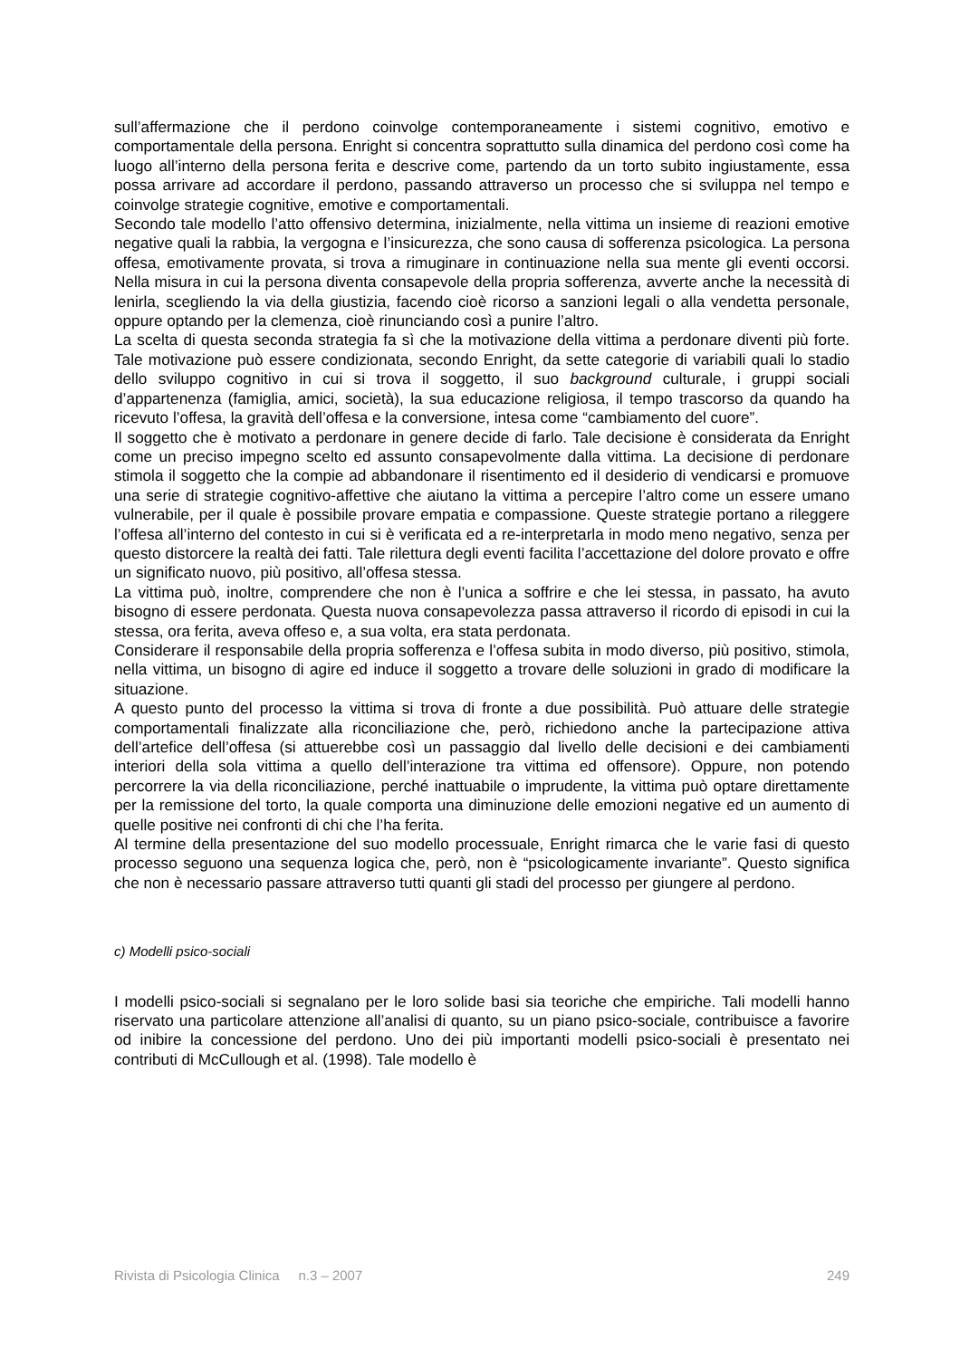sull’affermazione che il perdono coinvolge contemporaneamente i sistemi cognitivo, emotivo e comportamentale della persona. Enright si concentra soprattutto sulla dinamica del perdono così come ha luogo all’interno della persona ferita e descrive come, partendo da un torto subito ingiustamente, essa possa arrivare ad accordare il perdono, passando attraverso un processo che si sviluppa nel tempo e coinvolge strategie cognitive, emotive e comportamentali.
Secondo tale modello l’atto offensivo determina, inizialmente, nella vittima un insieme di reazioni emotive negative quali la rabbia, la vergogna e l’insicurezza, che sono causa di sofferenza psicologica. La persona offesa, emotivamente provata, si trova a rimuginare in continuazione nella sua mente gli eventi occorsi. Nella misura in cui la persona diventa consapevole della propria sofferenza, avverte anche la necessità di lenirla, scegliendo la via della giustizia, facendo cioè ricorso a sanzioni legali o alla vendetta personale, oppure optando per la clemenza, cioè rinunciando così a punire l’altro.
La scelta di questa seconda strategia fa sì che la motivazione della vittima a perdonare diventi più forte. Tale motivazione può essere condizionata, secondo Enright, da sette categorie di variabili quali lo stadio dello sviluppo cognitivo in cui si trova il soggetto, il suo background culturale, i gruppi sociali d’appartenenza (famiglia, amici, società), la sua educazione religiosa, il tempo trascorso da quando ha ricevuto l’offesa, la gravità dell’offesa e la conversione, intesa come “cambiamento del cuore”.
Il soggetto che è motivato a perdonare in genere decide di farlo. Tale decisione è considerata da Enright come un preciso impegno scelto ed assunto consapevolmente dalla vittima. La decisione di perdonare stimola il soggetto che la compie ad abbandonare il risentimento ed il desiderio di vendicarsi e promuove una serie di strategie cognitivo-affettive che aiutano la vittima a percepire l’altro come un essere umano vulnerabile, per il quale è possibile provare empatia e compassione. Queste strategie portano a rileggere l’offesa all’interno del contesto in cui si è verificata ed a re-interpretarla in modo meno negativo, senza per questo distorcere la realtà dei fatti. Tale rilettura degli eventi facilita l’accettazione del dolore provato e offre un significato nuovo, più positivo, all’offesa stessa.
La vittima può, inoltre, comprendere che non è l’unica a soffrire e che lei stessa, in passato, ha avuto bisogno di essere perdonata. Questa nuova consapevolezza passa attraverso il ricordo di episodi in cui la stessa, ora ferita, aveva offeso e, a sua volta, era stata perdonata.
Considerare il responsabile della propria sofferenza e l’offesa subita in modo diverso, più positivo, stimola, nella vittima, un bisogno di agire ed induce il soggetto a trovare delle soluzioni in grado di modificare la situazione.
A questo punto del processo la vittima si trova di fronte a due possibilità. Può attuare delle strategie comportamentali finalizzate alla riconciliazione che, però, richiedono anche la partecipazione attiva dell’artefice dell’offesa (si attuerebbe così un passaggio dal livello delle decisioni e dei cambiamenti interiori della sola vittima a quello dell’interazione tra vittima ed offensore). Oppure, non potendo percorrere la via della riconciliazione, perché inattuabile o imprudente, la vittima può optare direttamente per la remissione del torto, la quale comporta una diminuzione delle emozioni negative ed un aumento di quelle positive nei confronti di chi che l’ha ferita.
Al termine della presentazione del suo modello processuale, Enright rimarca che le varie fasi di questo processo seguono una sequenza logica che, però, non è “psicologicamente invariante”. Questo significa che non è necessario passare attraverso tutti quanti gli stadi del processo per giungere al perdono.
c) Modelli psico-sociali
I modelli psico-sociali si segnalano per le loro solide basi sia teoriche che empiriche. Tali modelli hanno riservato una particolare attenzione all’analisi di quanto, su un piano psico-sociale, contribuisce a favorire od inibire la concessione del perdono. Uno dei più importanti modelli psico-sociali è presentato nei contributi di McCullough et al. (1998). Tale modello è
Rivista di Psicologia Clinica n.3 – 2007 249